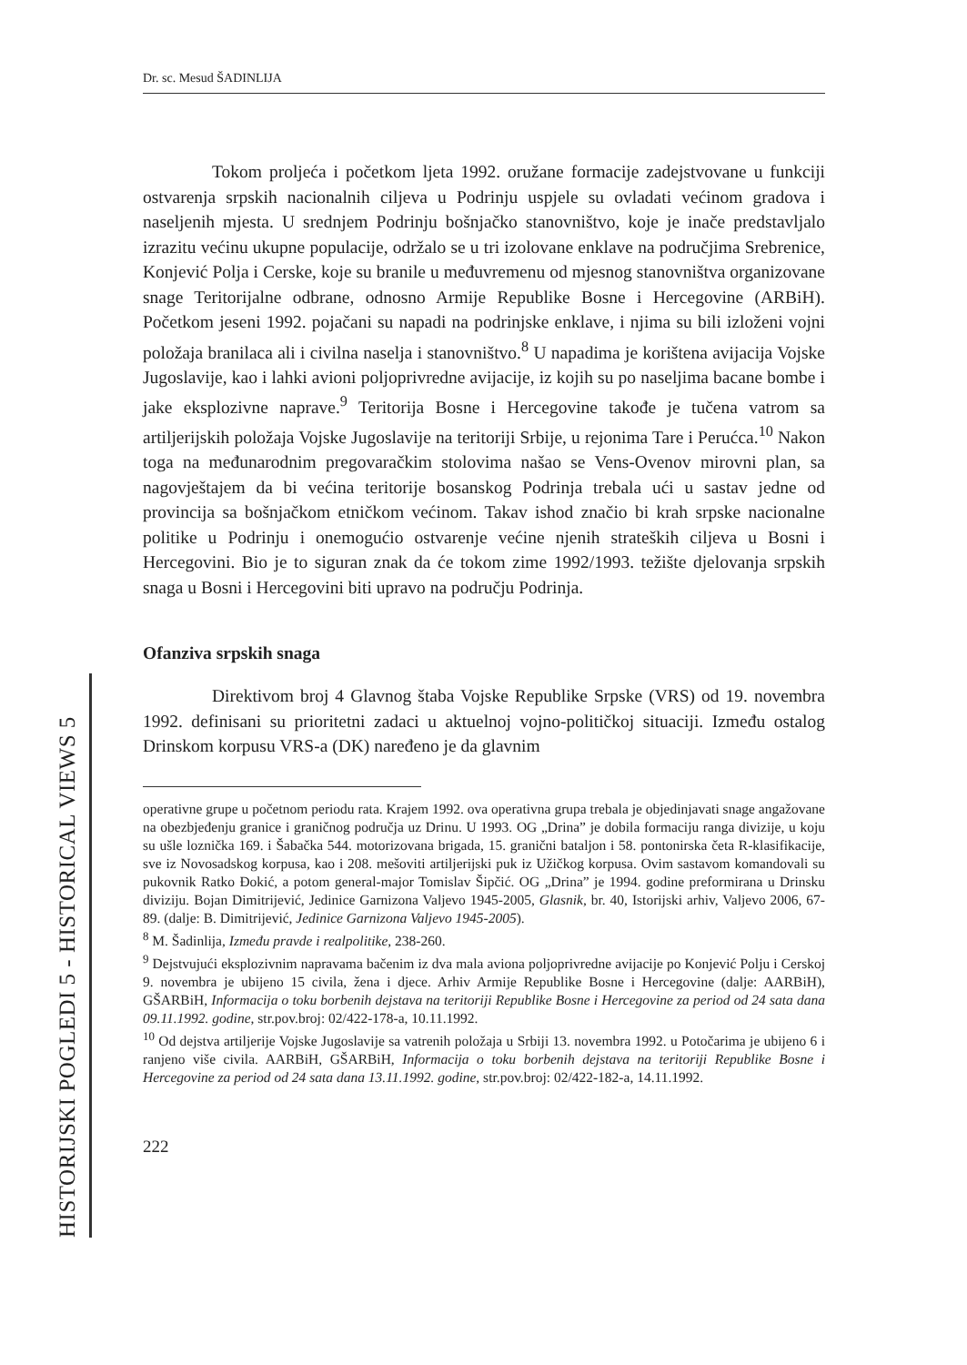HISTORIJSKI POGLEDI 5 - HISTORICAL VIEWS 5
Dr. sc. Mesud ŠADINLIJA
Tokom proljeća i početkom ljeta 1992. oružane formacije zadejstvovane u funkciji ostvarenja srpskih nacionalnih ciljeva u Podrinju uspjele su ovladati većinom gradova i naseljenih mjesta. U srednjem Podrinju bošnjačko stanovništvo, koje je inače predstavljalo izrazitu većinu ukupne populacije, održalo se u tri izolovane enklave na područjima Srebrenice, Konjević Polja i Cerske, koje su branile u međuvremenu od mjesnog stanovništva organizovane snage Teritorijalne odbrane, odnosno Armije Republike Bosne i Hercegovine (ARBiH). Početkom jeseni 1992. pojačani su napadi na podrinjske enklave, i njima su bili izloženi vojni položaja branilaca ali i civilna naselja i stanovništvo.<sup>8</sup> U napadima je korištena avijacija Vojske Jugoslavije, kao i lahki avioni poljoprivredne avijacije, iz kojih su po naseljima bacane bombe i jake eksplozivne naprave.<sup>9</sup> Teritorija Bosne i Hercegovine takođe je tučena vatrom sa artiljerijskih položaja Vojske Jugoslavije na teritoriji Srbije, u rejonima Tare i Perućca.<sup>10</sup> Nakon toga na međunarodnim pregovaračkim stolovima našao se Vens-Ovenov mirovni plan, sa nagovještajem da bi većina teritorije bosanskog Podrinja trebala ući u sastav jedne od provincija sa bošnjačkom etničkom većinom. Takav ishod značio bi krah srpske nacionalne politike u Podrinju i onemogućio ostvarenje većine njenih strateških ciljeva u Bosni i Hercegovini. Bio je to siguran znak da će tokom zime 1992/1993. težište djelovanja srpskih snaga u Bosni i Hercegovini biti upravo na području Podrinja.
Ofanziva srpskih snaga
Direktivom broj 4 Glavnog štaba Vojske Republike Srpske (VRS) od 19. novembra 1992. definisani su prioritetni zadaci u aktuelnoj vojno-političkoj situaciji. Između ostalog Drinskom korpusu VRS-a (DK) naređeno je da glavnim
operativne grupe u početnom periodu rata. Krajem 1992. ova operativna grupa trebala je objedinjavati snage angažovane na obezbjeđenju granice i graničnog područja uz Drinu. U 1993. OG „Drina” je dobila formaciju ranga divizije, u koju su ušle loznička 169. i Šabačka 544. motorizovana brigada, 15. granični bataljon i 58. pontonirska četa R-klasifikacije, sve iz Novosadskog korpusa, kao i 208. mešoviti artiljerijski puk iz Užičkog korpusa. Ovim sastavom komandovali su pukovnik Ratko Đokić, a potom general-major Tomislav Šipčić. OG „Drina” je 1994. godine preformirana u Drinsku diviziju. Bojan Dimitrijević, Jedinice Garnizona Valjevo 1945-2005, Glasnik, br. 40, Istorijski arhiv, Valjevo 2006, 67-89. (dalje: B. Dimitrijević, Jedinice Garnizona Valjevo 1945-2005).
<sup>8</sup> M. Šadinlija, Između pravde i realpolitike, 238-260.
<sup>9</sup> Dejstvujući eksplozivnim napravama bačenim iz dva mala aviona poljoprivredne avijacije po Konjević Polju i Cerskoj 9. novembra je ubijeno 15 civila, žena i djece. Arhiv Armije Republike Bosne i Hercegovine (dalje: AARBiH), GŠARBiH, Informacija o toku borbenih dejstava na teritoriji Republike Bosne i Hercegovine za period od 24 sata dana 09.11.1992. godine, str.pov.broj: 02/422-178-a, 10.11.1992.
<sup>10</sup> Od dejstva artiljerije Vojske Jugoslavije sa vatrenih položaja u Srbiji 13. novembra 1992. u Potočarima je ubijeno 6 i ranjeno više civila. AARBiH, GŠARBiH, Informacija o toku borbenih dejstava na teritoriji Republike Bosne i Hercegovine za period od 24 sata dana 13.11.1992. godine, str.pov.broj: 02/422-182-a, 14.11.1992.
222